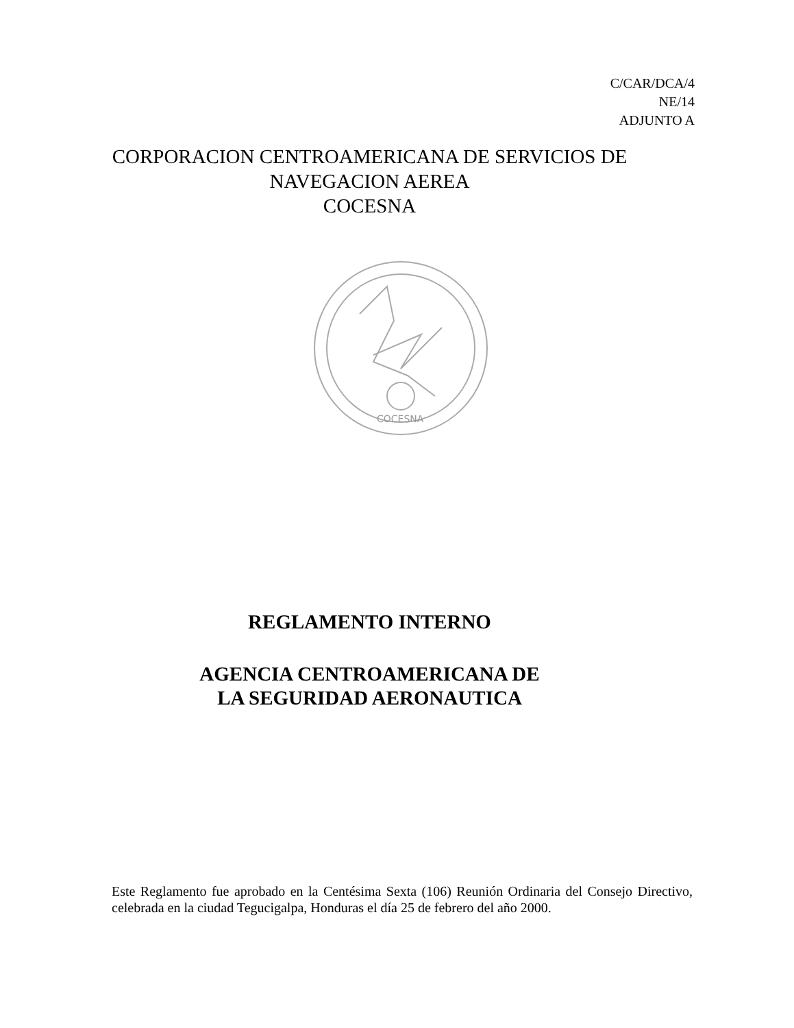C/CAR/DCA/4
NE/14
ADJUNTO A
CORPORACION CENTROAMERICANA DE SERVICIOS DE
NAVEGACION AEREA
COCESNA
COCESNA
REGLAMENTO INTERNO
AGENCIA CENTROAMERICANA DE
LA SEGURIDAD AERONAUTICA
Este Reglamento fue aprobado en la Centésima Sexta (106) Reunión Ordinaria del Consejo Directivo, celebrada en la ciudad Tegucigalpa, Honduras el día 25 de febrero del año 2000.